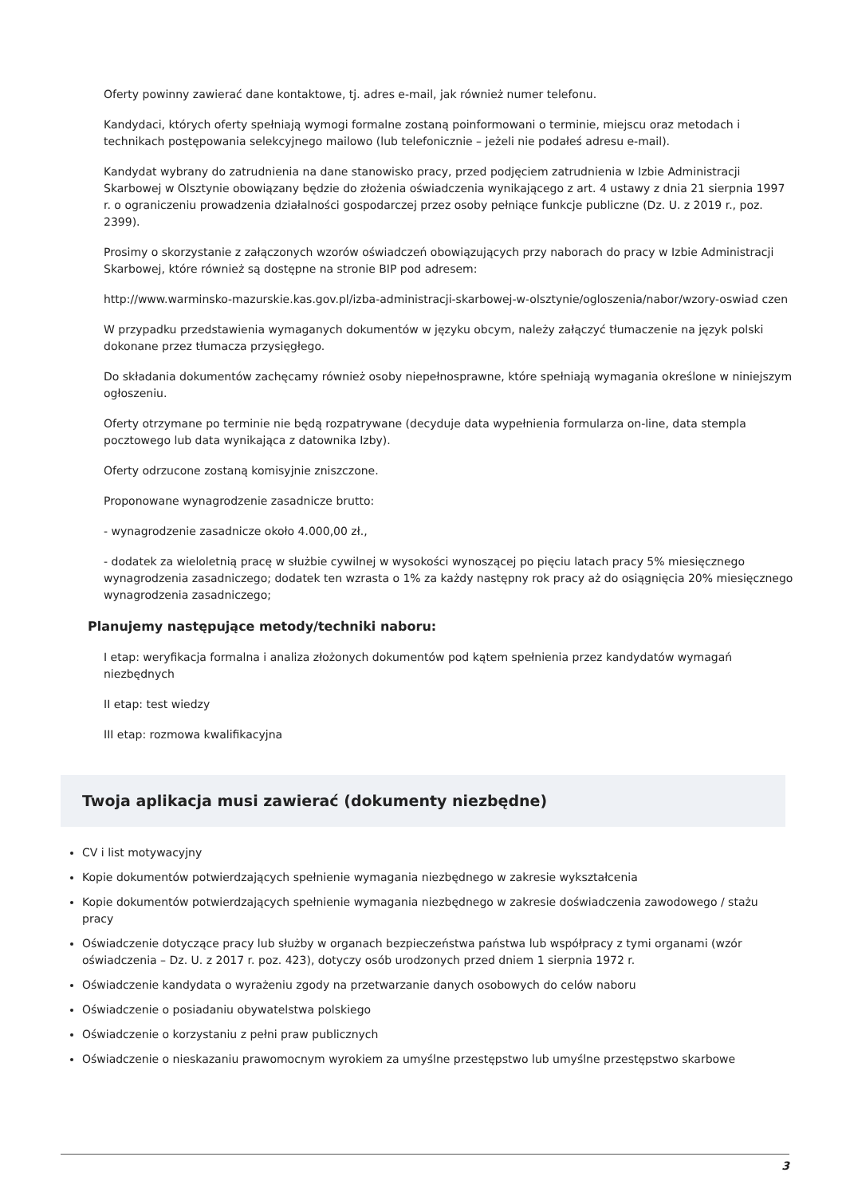Oferty powinny zawierać dane kontaktowe, tj. adres e-mail, jak również numer telefonu.
Kandydaci, których oferty spełniają wymogi formalne zostaną poinformowani o terminie, miejscu oraz metodach i technikach postępowania selekcyjnego mailowo (lub telefonicznie – jeżeli nie podałeś adresu e-mail).
Kandydat wybrany do zatrudnienia na dane stanowisko pracy, przed podjęciem zatrudnienia w Izbie Administracji Skarbowej w Olsztynie obowiązany będzie do złożenia oświadczenia wynikającego z art. 4 ustawy z dnia 21 sierpnia 1997 r. o ograniczeniu prowadzenia działalności gospodarczej przez osoby pełniące funkcje publiczne (Dz. U. z 2019 r., poz. 2399).
Prosimy o skorzystanie z załączonych wzorów oświadczeń obowiązujących przy naborach do pracy w Izbie Administracji Skarbowej, które również są dostępne na stronie BIP pod adresem:
http://www.warminsko-mazurskie.kas.gov.pl/izba-administracji-skarbowej-w-olsztynie/ogloszenia/nabor/wzory-oswiad czen
W przypadku przedstawienia wymaganych dokumentów w języku obcym, należy załączyć tłumaczenie na język polski dokonane przez tłumacza przysięgłego.
Do składania dokumentów zachęcamy również osoby niepełnosprawne, które spełniają wymagania określone w niniejszym ogłoszeniu.
Oferty otrzymane po terminie nie będą rozpatrywane (decyduje data wypełnienia formularza on-line, data stempla pocztowego lub data wynikająca z datownika Izby).
Oferty odrzucone zostaną komisyjnie zniszczone.
Proponowane wynagrodzenie zasadnicze brutto:
- wynagrodzenie zasadnicze około 4.000,00 zł.,
- dodatek za wieloletnią pracę w służbie cywilnej w wysokości wynoszącej po pięciu latach pracy 5% miesięcznego wynagrodzenia zasadniczego; dodatek ten wzrasta o 1% za każdy następny rok pracy aż do osiągnięcia 20% miesięcznego wynagrodzenia zasadniczego;
Planujemy następujące metody/techniki naboru:
I etap: weryfikacja formalna i analiza złożonych dokumentów pod kątem spełnienia przez kandydatów wymagań niezbędnych
II etap: test wiedzy
III etap: rozmowa kwalifikacyjna
Twoja aplikacja musi zawierać (dokumenty niezbędne)
CV i list motywacyjny
Kopie dokumentów potwierdzających spełnienie wymagania niezbędnego w zakresie wykształcenia
Kopie dokumentów potwierdzających spełnienie wymagania niezbędnego w zakresie doświadczenia zawodowego / stażu pracy
Oświadczenie dotyczące pracy lub służby w organach bezpieczeństwa państwa lub współpracy z tymi organami (wzór oświadczenia – Dz. U. z 2017 r. poz. 423), dotyczy osób urodzonych przed dniem 1 sierpnia 1972 r.
Oświadczenie kandydata o wyrażeniu zgody na przetwarzanie danych osobowych do celów naboru
Oświadczenie o posiadaniu obywatelstwa polskiego
Oświadczenie o korzystaniu z pełni praw publicznych
Oświadczenie o nieskazaniu prawomocnym wyrokiem za umyślne przestępstwo lub umyślne przestępstwo skarbowe
3